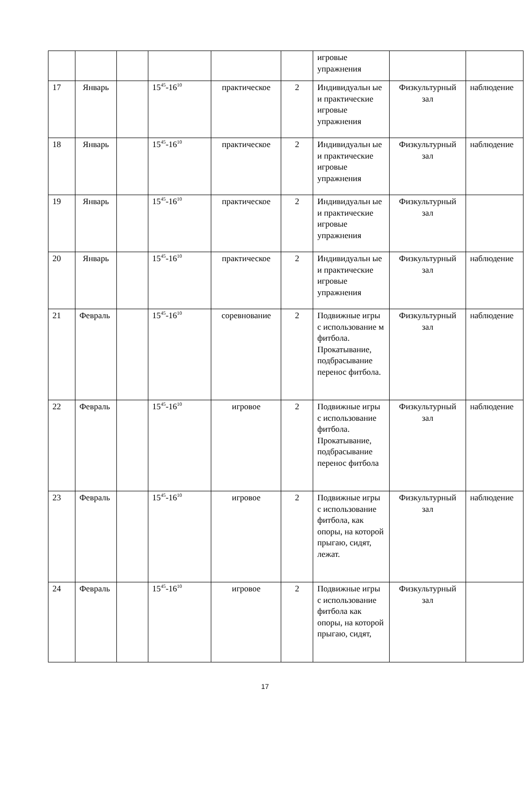| | | | | | | игровые упражнения | | |
| 17 | Январь | | 15<sup>45</sup>-16<sup>10</sup> | практическое | 2 | Индивидуальн ые и практические игровые упражнения | Физкультурный зал | наблюдение |
| 18 | Январь | | 15<sup>45</sup>-16<sup>10</sup> | практическое | 2 | Индивидуальн ые и практические игровые упражнения | Физкультурный зал | наблюдение |
| 19 | Январь | | 15<sup>45</sup>-16<sup>10</sup> | практическое | 2 | Индивидуальн ые и практические игровые упражнения | Физкультурный зал | |
| 20 | Январь | | 15<sup>45</sup>-16<sup>10</sup> | практическое | 2 | Индивидуальн ые и практические игровые упражнения | Физкультурный зал | наблюдение |
| 21 | Февраль | | 15<sup>45</sup>-16<sup>10</sup> | соревнование | 2 | Подвижные игры с использование м фитбола. Прокатывание, подбрасывание перенос фитбола. | Физкультурный зал | наблюдение |
| 22 | Февраль | | 15<sup>45</sup>-16<sup>10</sup> | игровое | 2 | Подвижные игры с использование фитбола. Прокатывание, подбрасывание перенос фитбола | Физкультурный зал | наблюдение |
| 23 | Февраль | | 15<sup>45</sup>-16<sup>10</sup> | игровое | 2 | Подвижные игры с использование фитбола, как опоры, на которой прыгаю, сидят, лежат. | Физкультурный зал | наблюдение |
| 24 | Февраль | | 15<sup>45</sup>-16<sup>10</sup> | игровое | 2 | Подвижные игры с использование фитбола как опоры, на которой прыгаю, сидят, | Физкультурный зал | |
17